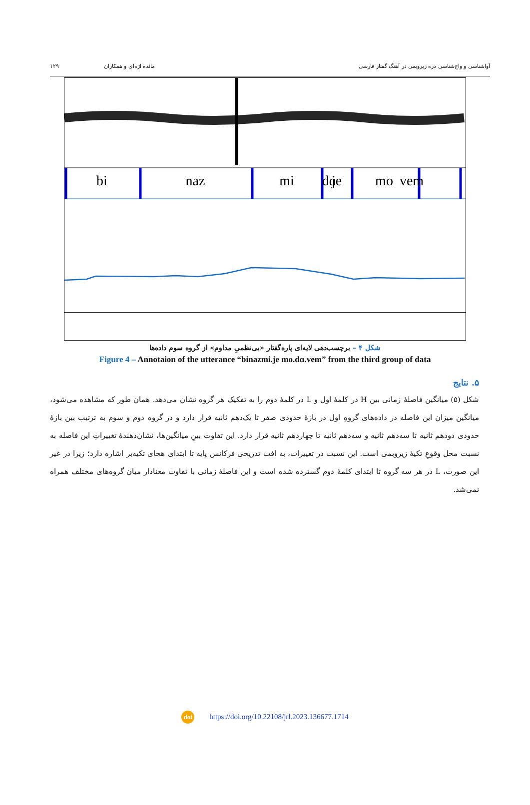آواشناسی و واج‌شناسی دره زیروبمی در آهنگ گفتار فارسی
مائده اژه‌ای و همکاران ۱۲۹
bi
naz
mi
je
mo
dɑ
vem
شکل ۴ – برچسب‌دهی لایه‌ای پاره‌گفتار «بی‌نظمیِ مداوم» از گروه سوم داده‌ها
Figure 4 – Annotaion of the utterance “binazmi.je mo.dɑ.vem” from the third group of data
۵. نتایج
شکل (۵) میانگین فاصلهٔ زمانی بین H در کلمهٔ اول و L در کلمهٔ دوم را به تفکیک هر گروه نشان می‌دهد. همان طور که مشاهده می‌شود، میانگین میزان این فاصله در داده‌های گروهِ اول در بازهٔ حدودی صفر تا یک‌دهم ثانیه قرار دارد و در گروه دوم و سوم به ترتیب بین بازهٔ حدودی دودهم ثانیه تا سه‌دهم ثانیه و سه‌دهم ثانیه تا چهاردهم ثانیه قرار دارد. این تفاوت بینِ میانگین‌ها، نشان‌دهندهٔ تغییراتِ این فاصله به نسبت محل وقوعِ تکیهٔ زیروبمی است. این نسبت در تغییرات، به افت تدریجی فرکانس پایه تا ابتدای هجای تکیه‌بر اشاره دارد؛ زیرا در غیر این صورت، L در هر سه گروه تا ابتدای کلمهٔ دوم گسترده شده است و این فاصلهٔ زمانی با تفاوت معنادار میان گروه‌های مختلف همراه نمی‌شد.
doi https://doi.org/10.22108/jrl.2023.136677.1714